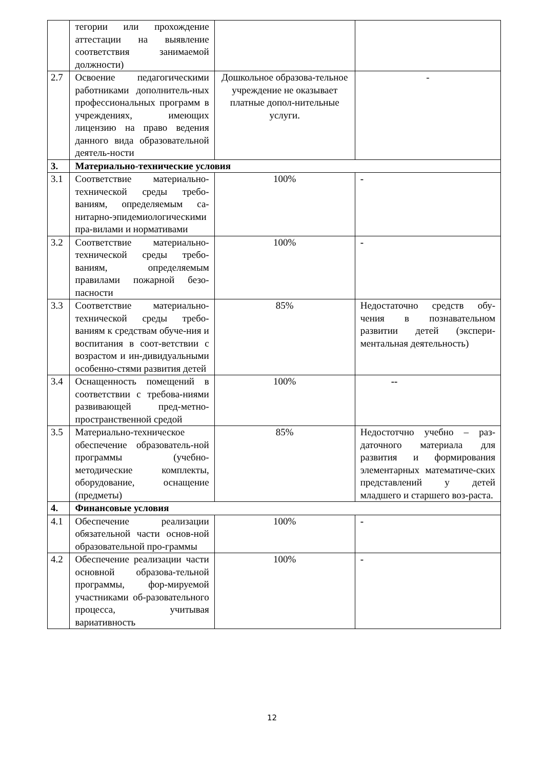| | тегории или прохождение аттестации на выявление соответствия занимаемой должности) | | |
| 2.7 | Освоение педагогическими работниками дополнитель-ных профессиональных программ в учреждениях, имеющих лицензию на право ведения данного вида образовательной деятель-ности | Дошкольное образова-тельное учреждение не оказывает платные допол-нительные услуги. | - |
| 3. | Материально-технические условия | | |
| 3.1 | Соответствие материально-технической среды требо-ваниям, определяемым са-нитарно-эпидемиологическими пра-вилами и нормативами | 100% | - |
| 3.2 | Соответствие материально-технической среды требо-ваниям, определяемым правилами пожарной безо-пасности | 100% | - |
| 3.3 | Соответствие материально-технической среды требо-ваниям к средствам обуче-ния и воспитания в соот-ветствии с возрастом и ин-дивидуальными особенно-стями развития детей | 85% | Недостаточно средств обу-чения в познавательном развитии детей (экспери-ментальная деятельность) |
| 3.4 | Оснащенность помещений в соответствии с требова-ниями развивающей пред-метно-пространственной средой | 100% | -- |
| 3.5 | Материально-техническое обеспечение образователь-ной программы (учебно-методические комплекты, оборудование, оснащение (предметы) | 85% | Недостотчно учебно – раз-даточного материала для развития и формирования элементарных математиче-ских представлений у детей младшего и старшего воз-раста. |
| 4. | Финансовые условия | | |
| 4.1 | Обеспечение реализации обязательной части основ-ной образовательной про-граммы | 100% | - |
| 4.2 | Обеспечение реализации части основной образова-тельной программы, фор-мируемой участниками об-разовательного процесса, учитывая вариативность | 100% | - |
12